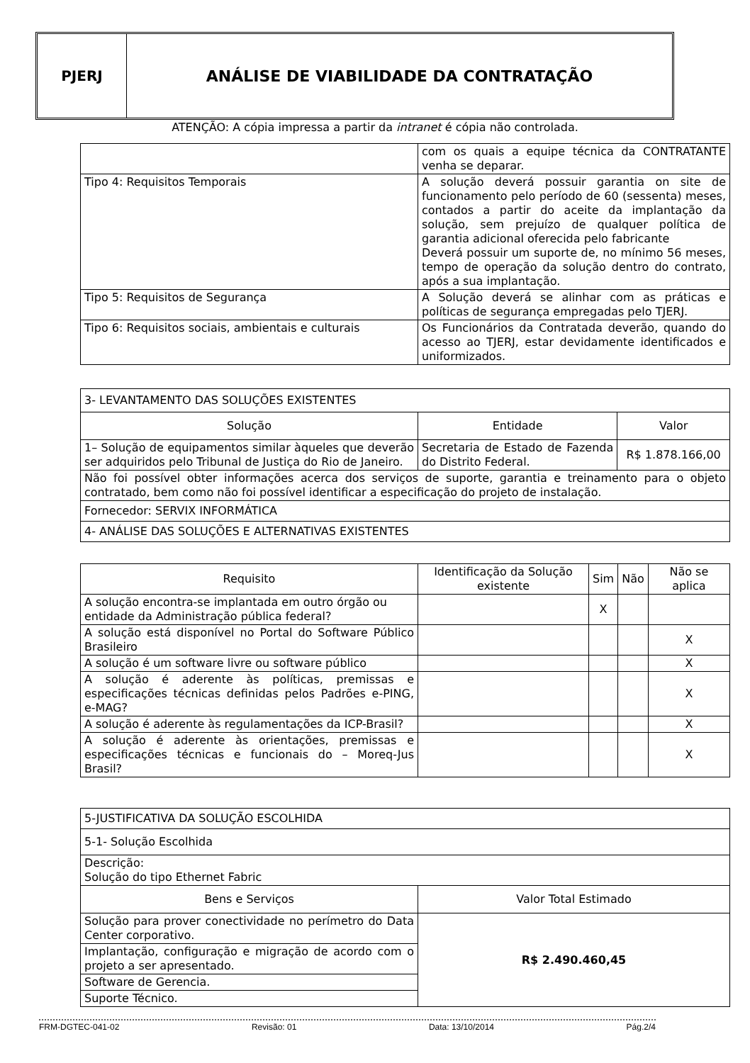PJERJ ANÁLISE DE VIABILIDADE DA CONTRATAÇÃO
ATENÇÃO: A cópia impressa a partir da intranet é cópia não controlada.
| | com os quais a equipe técnica da CONTRATANTE venha se deparar. |
| Tipo 4: Requisitos Temporais | A solução deverá possuir garantia on site de funcionamento pelo período de 60 (sessenta) meses, contados a partir do aceite da implantação da solução, sem prejuízo de qualquer política de garantia adicional oferecida pelo fabricante Deverá possuir um suporte de, no mínimo 56 meses, tempo de operação da solução dentro do contrato, após a sua implantação. |
| Tipo 5: Requisitos de Segurança | A Solução deverá se alinhar com as práticas e políticas de segurança empregadas pelo TJERJ. |
| Tipo 6: Requisitos sociais, ambientais e culturais | Os Funcionários da Contratada deverão, quando do acesso ao TJERJ, estar devidamente identificados e uniformizados. |
| 3- LEVANTAMENTO DAS SOLUÇÕES EXISTENTES | | |
| Solução | Entidade | Valor |
| 1– Solução de equipamentos similar àqueles que deverão ser adquiridos pelo Tribunal de Justiça do Rio de Janeiro. | Secretaria de Estado de Fazenda do Distrito Federal. | R$ 1.878.166,00 |
| Não foi possível obter informações acerca dos serviços de suporte, garantia e treinamento para o objeto contratado, bem como não foi possível identificar a especificação do projeto de instalação. | | |
| Fornecedor: SERVIX INFORMÁTICA | | |
| 4- ANÁLISE DAS SOLUÇÕES E ALTERNATIVAS EXISTENTES | | |
| Requisito | Identificação da Solução existente | Sim | Não | Não se aplica |
| --- | --- | --- | --- | --- |
| A solução encontra-se implantada em outro órgão ou entidade da Administração pública federal? | | X | | |
| A solução está disponível no Portal do Software Público Brasileiro | | | | X |
| A solução é um software livre ou software público | | | | X |
| A solução é aderente às políticas, premissas e especificações técnicas definidas pelos Padrões e-PING, e-MAG? | | | | X |
| A solução é aderente às regulamentações da ICP-Brasil? | | | | X |
| A solução é aderente às orientações, premissas e especificações técnicas e funcionais do – Moreq-Jus Brasil? | | | | X |
| 5-JUSTIFICATIVA DA SOLUÇÃO ESCOLHIDA | |
| 5-1- Solução Escolhida | |
| Descrição: Solução do tipo Ethernet Fabric | |
| Bens e Serviços | Valor Total Estimado |
| Solução para prover conectividade no perímetro do Data Center corporativo. | R$ 2.490.460,45 |
| Implantação, configuração e migração de acordo com o projeto a ser apresentado. | |
| Software de Gerencia. | |
| Suporte Técnico. | |
FRM-DGTEC-041-02 Revisão: 01 Data: 13/10/2014 Pág.2/4